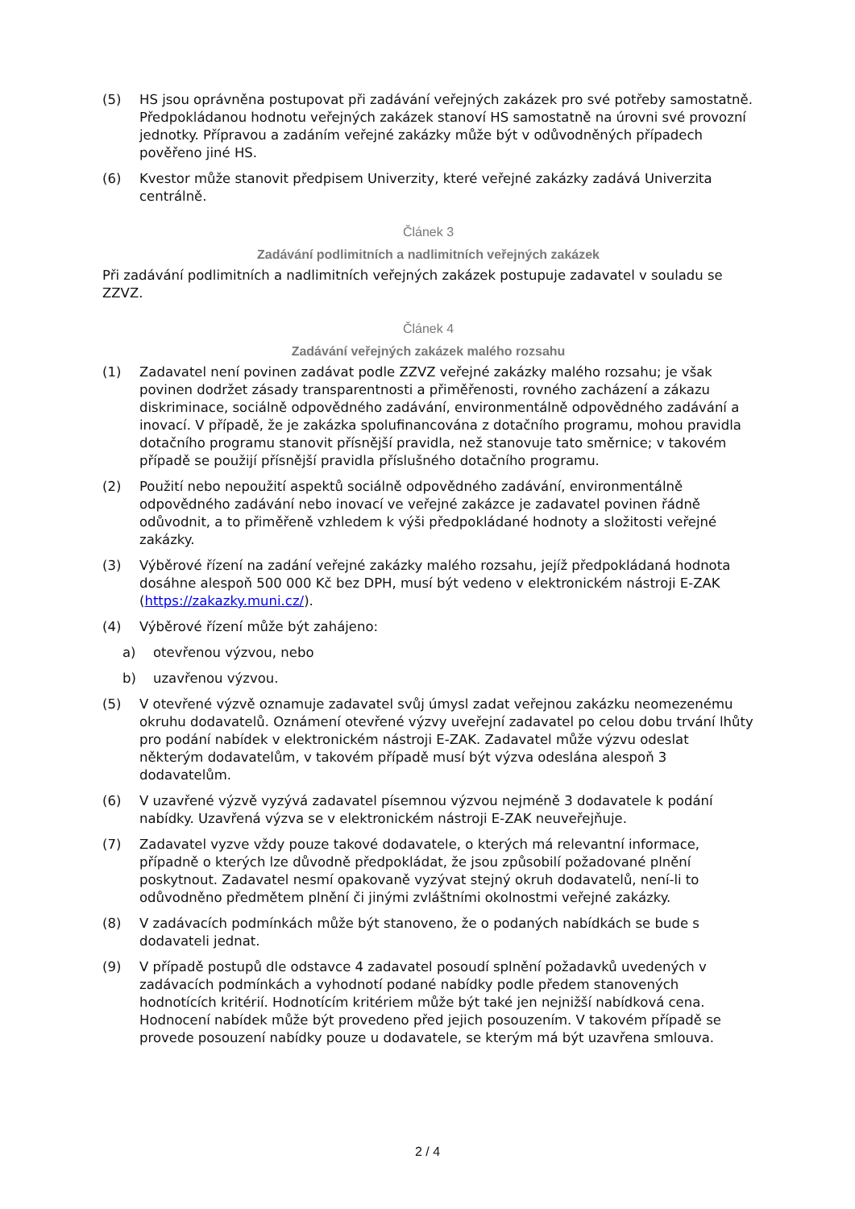(5) HS jsou oprávněna postupovat při zadávání veřejných zakázek pro své potřeby samostatně. Předpokládanou hodnotu veřejných zakázek stanoví HS samostatně na úrovni své provozní jednotky. Přípravou a zadáním veřejné zakázky může být v odůvodněných případech pověřeno jiné HS.
(6) Kvestor může stanovit předpisem Univerzity, které veřejné zakázky zadává Univerzita centrálně.
Článek 3
Zadávání podlimitních a nadlimitních veřejných zakázek
Při zadávání podlimitních a nadlimitních veřejných zakázek postupuje zadavatel v souladu se ZZVZ.
Článek 4
Zadávání veřejných zakázek malého rozsahu
(1) Zadavatel není povinen zadávat podle ZZVZ veřejné zakázky malého rozsahu; je však povinen dodržet zásady transparentnosti a přiměřenosti, rovného zacházení a zákazu diskriminace, sociálně odpovědného zadávání, environmentálně odpovědného zadávání a inovací. V případě, že je zakázka spolufinancována z dotačního programu, mohou pravidla dotačního programu stanovit přísnější pravidla, než stanovuje tato směrnice; v takovém případě se použijí přísnější pravidla příslušného dotačního programu.
(2) Použití nebo nepoužití aspektů sociálně odpovědného zadávání, environmentálně odpovědného zadávání nebo inovací ve veřejné zakázce je zadavatel povinen řádně odůvodnit, a to přiměřeně vzhledem k výši předpokládané hodnoty a složitosti veřejné zakázky.
(3) Výběrové řízení na zadání veřejné zakázky malého rozsahu, jejíž předpokládaná hodnota dosáhne alespoň 500 000 Kč bez DPH, musí být vedeno v elektronickém nástroji E-ZAK (https://zakazky.muni.cz/).
(4) Výběrové řízení může být zahájeno:
a) otevřenou výzvou, nebo
b) uzavřenou výzvou.
(5) V otevřené výzvě oznamuje zadavatel svůj úmysl zadat veřejnou zakázku neomezenému okruhu dodavatelů. Oznámení otevřené výzvy uveřejní zadavatel po celou dobu trvání lhůty pro podání nabídek v elektronickém nástroji E-ZAK. Zadavatel může výzvu odeslat některým dodavatelům, v takovém případě musí být výzva odeslána alespoň 3 dodavatelům.
(6) V uzavřené výzvě vyzývá zadavatel písemnou výzvou nejméně 3 dodavatele k podání nabídky. Uzavřená výzva se v elektronickém nástroji E-ZAK neuveřejňuje.
(7) Zadavatel vyzve vždy pouze takové dodavatele, o kterých má relevantní informace, případně o kterých lze důvodně předpokládat, že jsou způsobilí požadované plnění poskytnout. Zadavatel nesmí opakovaně vyzývat stejný okruh dodavatelů, není-li to odůvodněno předmětem plnění či jinými zvláštními okolnostmi veřejné zakázky.
(8) V zadávacích podmínkách může být stanoveno, že o podaných nabídkách se bude s dodavateli jednat.
(9) V případě postupů dle odstavce 4 zadavatel posoudí splnění požadavků uvedených v zadávacích podmínkách a vyhodnotí podané nabídky podle předem stanovených hodnotících kritérií. Hodnotícím kritériem může být také jen nejnižší nabídková cena. Hodnocení nabídek může být provedeno před jejich posouzením. V takovém případě se provede posouzení nabídky pouze u dodavatele, se kterým má být uzavřena smlouva.
2 / 4